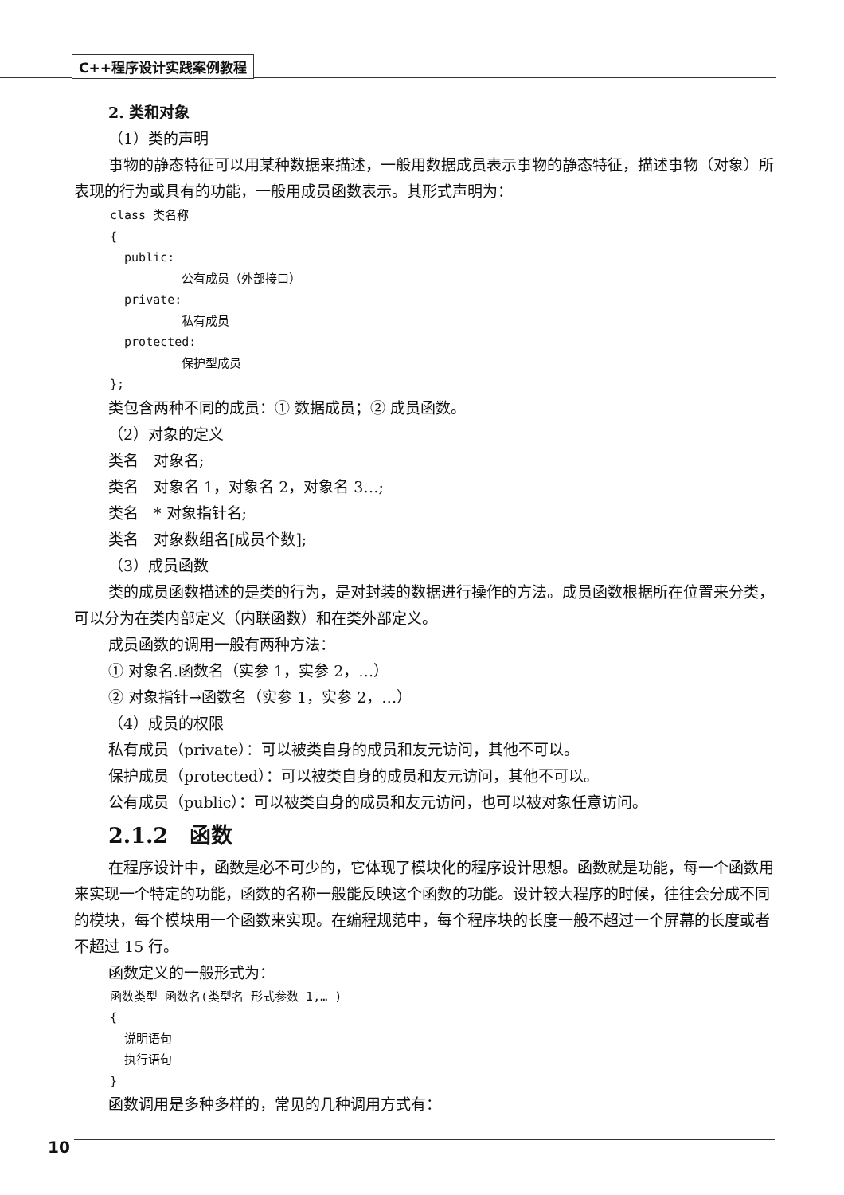C++程序设计实践案例教程
2. 类和对象
（1）类的声明
事物的静态特征可以用某种数据来描述，一般用数据成员表示事物的静态特征，描述事物（对象）所表现的行为或具有的功能，一般用成员函数表示。其形式声明为：
class 类名称
{
public:
公有成员（外部接口）
private:
私有成员
protected:
保护型成员
};
类包含两种不同的成员：① 数据成员；② 成员函数。
（2）对象的定义
类名　对象名;
类名　对象名 1，对象名 2，对象名 3…;
类名　* 对象指针名;
类名　对象数组名[成员个数];
（3）成员函数
类的成员函数描述的是类的行为，是对封装的数据进行操作的方法。成员函数根据所在位置来分类，可以分为在类内部定义（内联函数）和在类外部定义。
成员函数的调用一般有两种方法：
① 对象名.函数名（实参 1，实参 2，…）
② 对象指针→函数名（实参 1，实参 2，…）
（4）成员的权限
私有成员（private）：可以被类自身的成员和友元访问，其他不可以。
保护成员（protected）：可以被类自身的成员和友元访问，其他不可以。
公有成员（public）：可以被类自身的成员和友元访问，也可以被对象任意访问。
2.1.2　函数
在程序设计中，函数是必不可少的，它体现了模块化的程序设计思想。函数就是功能，每一个函数用来实现一个特定的功能，函数的名称一般能反映这个函数的功能。设计较大程序的时候，往往会分成不同的模块，每个模块用一个函数来实现。在编程规范中，每个程序块的长度一般不超过一个屏幕的长度或者不超过 15 行。
函数定义的一般形式为：
函数类型 函数名(类型名 形式参数 1,… )
{
说明语句
执行语句
}
函数调用是多种多样的，常见的几种调用方式有：
10